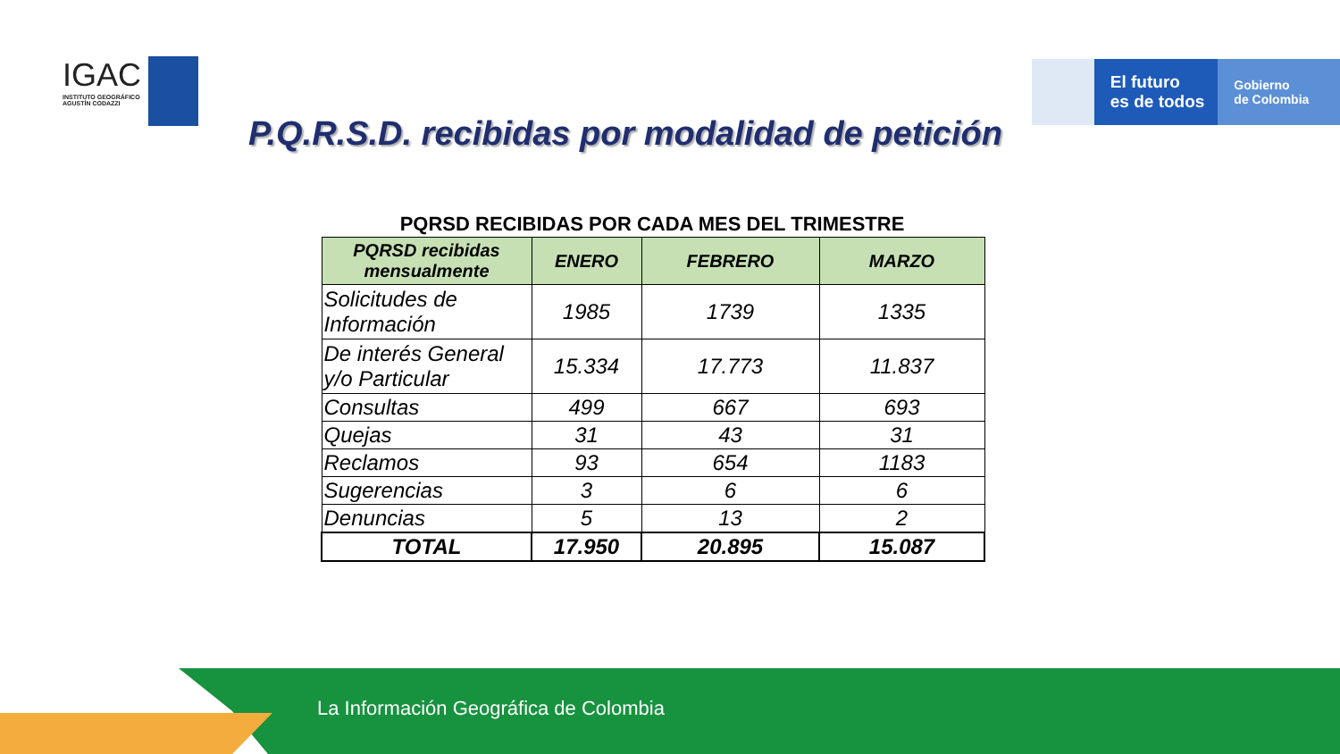IGAC
INSTITUTO GEOGRÁFICO
AGUSTÍN CODAZZI
El futuro
es de todos
Gobierno
de Colombia
P.Q.R.S.D. recibidas por modalidad de petición
PQRSD RECIBIDAS POR CADA MES DEL TRIMESTRE
| PQRSD recibidas mensualmente | ENERO | FEBRERO | MARZO |
| --- | --- | --- | --- |
| Solicitudes de Información | 1985 | 1739 | 1335 |
| De interés General y/o Particular | 15.334 | 17.773 | 11.837 |
| Consultas | 499 | 667 | 693 |
| Quejas | 31 | 43 | 31 |
| Reclamos | 93 | 654 | 1183 |
| Sugerencias | 3 | 6 | 6 |
| Denuncias | 5 | 13 | 2 |
| TOTAL | 17.950 | 20.895 | 15.087 |
La Información Geográfica de Colombia